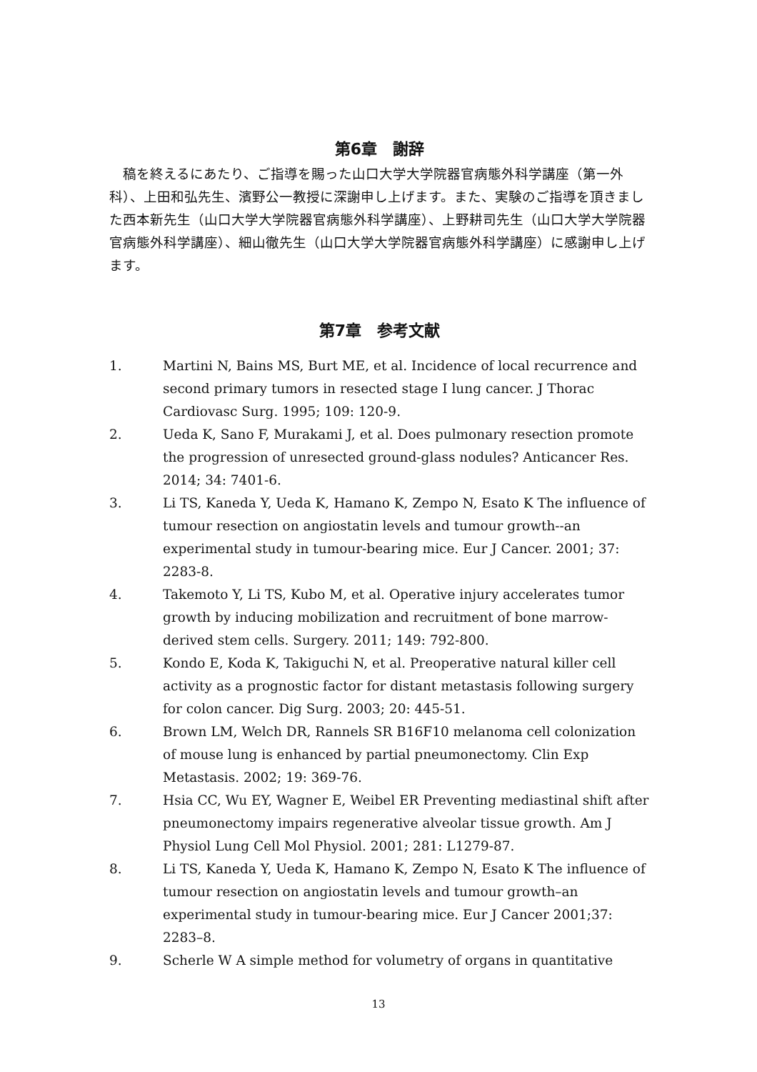第6章　謝辞
稿を終えるにあたり、ご指導を賜った山口大学大学院器官病態外科学講座（第一外科）、上田和弘先生、濱野公一教授に深謝申し上げます。また、実験のご指導を頂きました西本新先生（山口大学大学院器官病態外科学講座）、上野耕司先生（山口大学大学院器官病態外科学講座）、細山徹先生（山口大学大学院器官病態外科学講座）に感謝申し上げます。
第7章　参考文献
1. Martini N, Bains MS, Burt ME, et al. Incidence of local recurrence and second primary tumors in resected stage I lung cancer. J Thorac Cardiovasc Surg. 1995; 109: 120-9.
2. Ueda K, Sano F, Murakami J, et al. Does pulmonary resection promote the progression of unresected ground-glass nodules? Anticancer Res. 2014; 34: 7401-6.
3. Li TS, Kaneda Y, Ueda K, Hamano K, Zempo N, Esato K The influence of tumour resection on angiostatin levels and tumour growth--an experimental study in tumour-bearing mice. Eur J Cancer. 2001; 37: 2283-8.
4. Takemoto Y, Li TS, Kubo M, et al. Operative injury accelerates tumor growth by inducing mobilization and recruitment of bone marrow-derived stem cells. Surgery. 2011; 149: 792-800.
5. Kondo E, Koda K, Takiguchi N, et al. Preoperative natural killer cell activity as a prognostic factor for distant metastasis following surgery for colon cancer. Dig Surg. 2003; 20: 445-51.
6. Brown LM, Welch DR, Rannels SR B16F10 melanoma cell colonization of mouse lung is enhanced by partial pneumonectomy. Clin Exp Metastasis. 2002; 19: 369-76.
7. Hsia CC, Wu EY, Wagner E, Weibel ER Preventing mediastinal shift after pneumonectomy impairs regenerative alveolar tissue growth. Am J Physiol Lung Cell Mol Physiol. 2001; 281: L1279-87.
8. Li TS, Kaneda Y, Ueda K, Hamano K, Zempo N, Esato K The influence of tumour resection on angiostatin levels and tumour growth–an experimental study in tumour-bearing mice. Eur J Cancer 2001;37: 2283–8.
9. Scherle W A simple method for volumetry of organs in quantitative
13